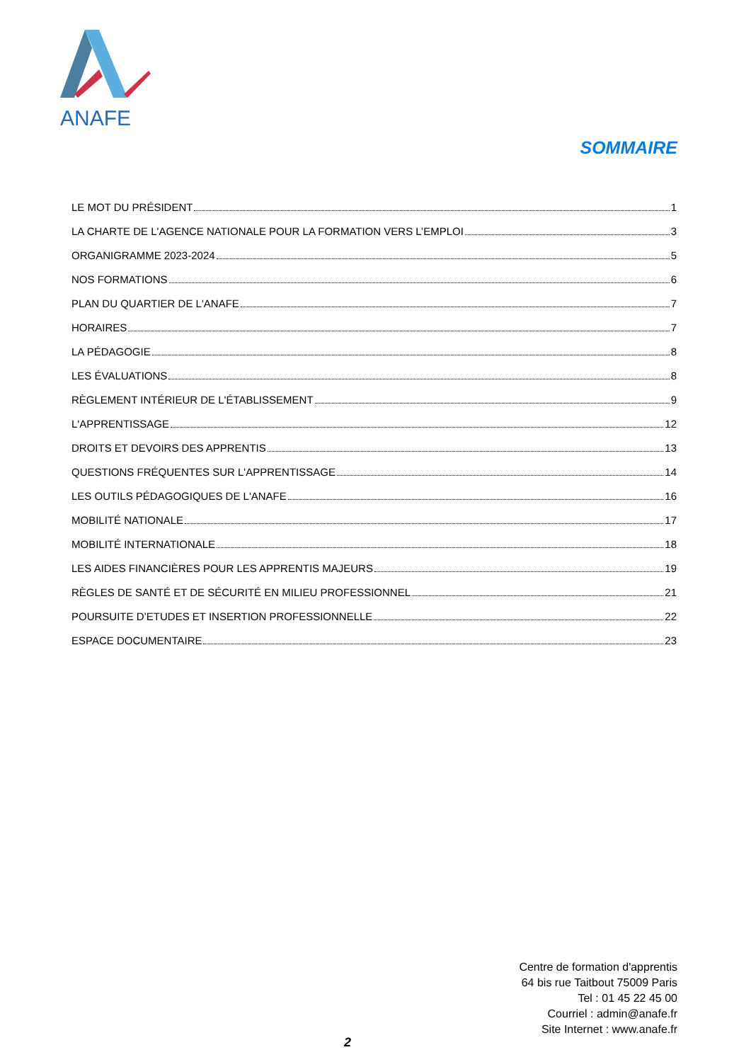ANAFE
SOMMAIRE
LE MOT DU PRÉSIDENT 1
LA CHARTE DE L'AGENCE NATIONALE POUR LA FORMATION VERS L’EMPLOI 3
ORGANIGRAMME 2023-2024 5
NOS FORMATIONS 6
PLAN DU QUARTIER DE L'ANAFE 7
HORAIRES 7
LA PÉDAGOGIE 8
LES ÉVALUATIONS 8
RÈGLEMENT INTÉRIEUR DE L'ÉTABLISSEMENT 9
L'APPRENTISSAGE 12
DROITS ET DEVOIRS DES APPRENTIS 13
QUESTIONS FRÉQUENTES SUR L'APPRENTISSAGE 14
LES OUTILS PÉDAGOGIQUES DE L'ANAFE 16
MOBILITÉ NATIONALE 17
MOBILITÉ INTERNATIONALE 18
LES AIDES FINANCIÈRES POUR LES APPRENTIS MAJEURS 19
RÈGLES DE SANTÉ ET DE SÉCURITÉ EN MILIEU PROFESSIONNEL 21
POURSUITE D’ETUDES ET INSERTION PROFESSIONNELLE 22
ESPACE DOCUMENTAIRE 23
Centre de formation d'apprentis
64 bis rue Taitbout 75009 Paris
Tel : 01 45 22 45 00
Courriel : admin@anafe.fr
Site Internet : www.anafe.fr
2